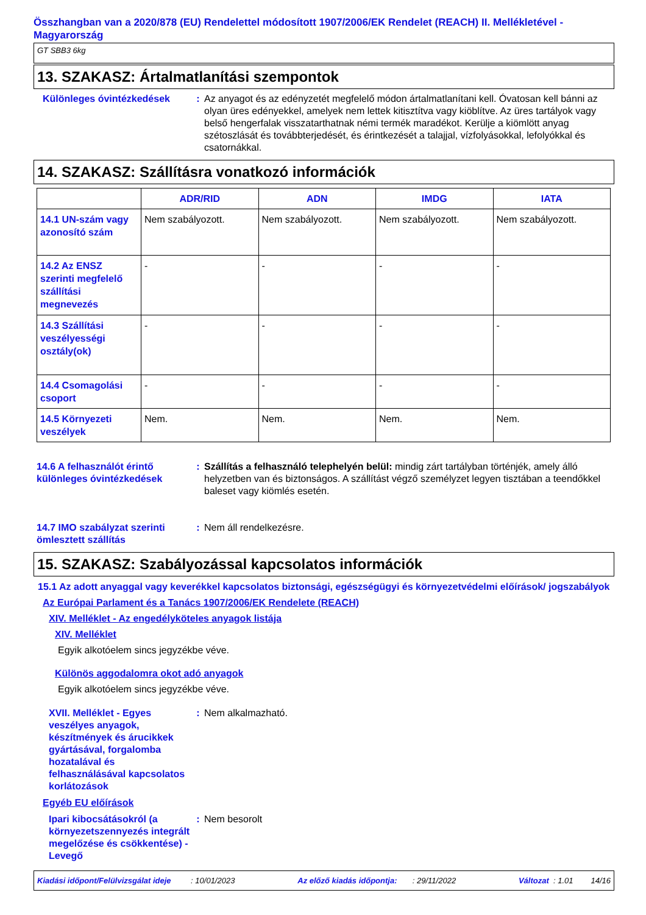Összhangban van a 2020/878 (EU) Rendelettel módosított 1907/2006/EK Rendelet (REACH) II. Mellékletével - Magyarország
GT SBB3 6kg
13. SZAKASZ: Ártalmatlanítási szempontok
Különleges óvintézkedések : Az anyagot és az edényzetét megfelelő módon ártalmatlanítani kell. Óvatosan kell bánni az olyan üres edényekkel, amelyek nem lettek kitisztítva vagy kiöblítve. Az üres tartályok vagy belső hengerfalak visszatarthatnak némi termék maradékot. Kerülje a kiömlött anyag szétoszlását és továbbterjedését, és érintkezését a talajjal, vízfolyásokkal, lefolyókkal és csatornákkal.
14. SZAKASZ: Szállításra vonatkozó információk
| | ADR/RID | ADN | IMDG | IATA |
| --- | --- | --- | --- | --- |
| 14.1 UN-szám vagy azonosító szám | Nem szabályozott. | Nem szabályozott. | Nem szabályozott. | Nem szabályozott. |
| 14.2 Az ENSZ szerinti megfelelő szállítási megnevezés | - | - | - | - |
| 14.3 Szállítási veszélyességi osztály(ok) | - | - | - | - |
| 14.4 Csomagolási csoport | - | - | - | - |
| 14.5 Környezeti veszélyek | Nem. | Nem. | Nem. | Nem. |
14.6 A felhasználót érintő különleges óvintézkedések
: Szállítás a felhasználó telephelyén belül: mindig zárt tartályban történjék, amely álló helyzetben van és biztonságos. A szállítást végző személyzet legyen tisztában a teendőkkel baleset vagy kiömlés esetén.
14.7 IMO szabályzat szerinti ömlesztett szállítás
: Nem áll rendelkezésre.
15. SZAKASZ: Szabályozással kapcsolatos információk
15.1 Az adott anyaggal vagy keverékkel kapcsolatos biztonsági, egészségügyi és környezetvédelmi előírások/ jogszabályok
Az Európai Parlament és a Tanács 1907/2006/EK Rendelete (REACH)
XIV. Melléklet - Az engedélyköteles anyagok listája
XIV. Melléklet
Egyik alkotóelem sincs jegyzékbe véve.
Különös aggodalomra okot adó anyagok
Egyik alkotóelem sincs jegyzékbe véve.
XVII. Melléklet - Egyes veszélyes anyagok, készítmények és árucikkek gyártásával, forgalomba hozatalával és felhasználásával kapcsolatos korlátozások
: Nem alkalmazható.
Egyéb EU előírások
Ipari kibocsátásokról (a környezetszennyezés integrált megelőzése és csökkentése) - Levegő
: Nem besorolt
Kiadási időpont/Felülvizsgálat ideje : 10/01/2023 Az előző kiadás időpontja: : 29/11/2022 Változat : 1.01 14/16